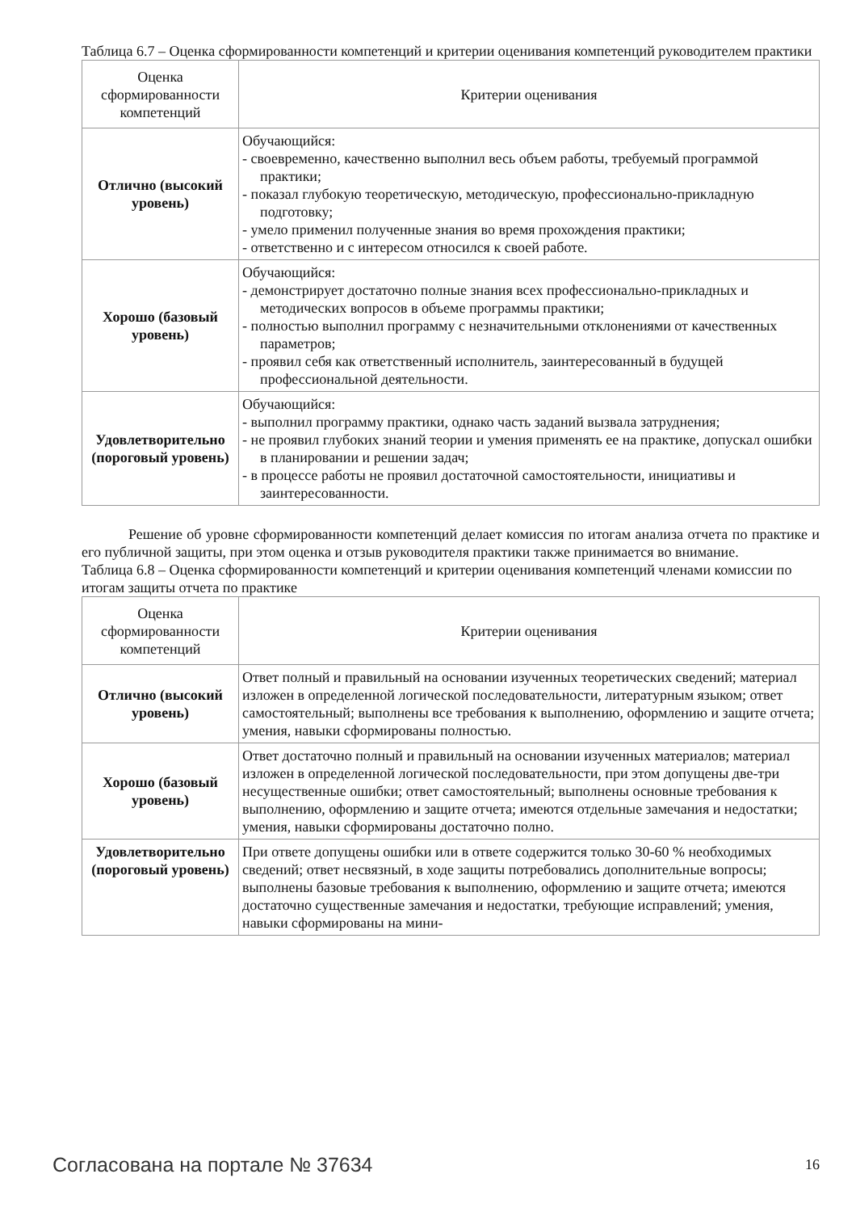Таблица 6.7 – Оценка сформированности компетенций и критерии оценивания компетенций руководителем практики
| Оценка сформированности компетенций | Критерии оценивания |
| --- | --- |
| Отлично (высокий уровень) | Обучающийся: - своевременно, качественно выполнил весь объем работы, требуемый программой практики; - показал глубокую теоретическую, методическую, профессионально-прикладную подготовку; - умело применил полученные знания во время прохождения практики; - ответственно и с интересом относился к своей работе. |
| Хорошо (базовый уровень) | Обучающийся: - демонстрирует достаточно полные знания всех профессионально-прикладных и методических вопросов в объеме программы практики; - полностью выполнил программу с незначительными отклонениями от качественных параметров; - проявил себя как ответственный исполнитель, заинтересованный в будущей профессиональной деятельности. |
| Удовлетворительно (пороговый уровень) | Обучающийся: - выполнил программу практики, однако часть заданий вызвала затруднения; - не проявил глубоких знаний теории и умения применять ее на практике, допускал ошибки в планировании и решении задач; - в процессе работы не проявил достаточной самостоятельности, инициативы и заинтересованности. |
Решение об уровне сформированности компетенций делает комиссия по итогам анализа отчета по практике и его публичной защиты, при этом оценка и отзыв руководителя практики также принимается во внимание.
Таблица 6.8 – Оценка сформированности компетенций и критерии оценивания компетенций членами комиссии по итогам защиты отчета по практике
| Оценка сформированности компетенций | Критерии оценивания |
| --- | --- |
| Отлично (высокий уровень) | Ответ полный и правильный на основании изученных теоретических сведений; материал изложен в определенной логической последовательности, литературным языком; ответ самостоятельный; выполнены все требования к выполнению, оформлению и защите отчета; умения, навыки сформированы полностью. |
| Хорошо (базовый уровень) | Ответ достаточно полный и правильный на основании изученных материалов; материал изложен в определенной логической последовательности, при этом допущены две-три несущественные ошибки; ответ самостоятельный; выполнены основные требования к выполнению, оформлению и защите отчета; имеются отдельные замечания и недостатки; умения, навыки сформированы достаточно полно. |
| Удовлетворительно (пороговый уровень) | При ответе допущены ошибки или в ответе содержится только 30-60 % необходимых сведений; ответ несвязный, в ходе защиты потребовались дополнительные вопросы; выполнены базовые требования к выполнению, оформлению и защите отчета; имеются достаточно существенные замечания и недостатки, требующие исправлений; умения, навыки сформированы на мини- |
Согласована на портале № 37634 16